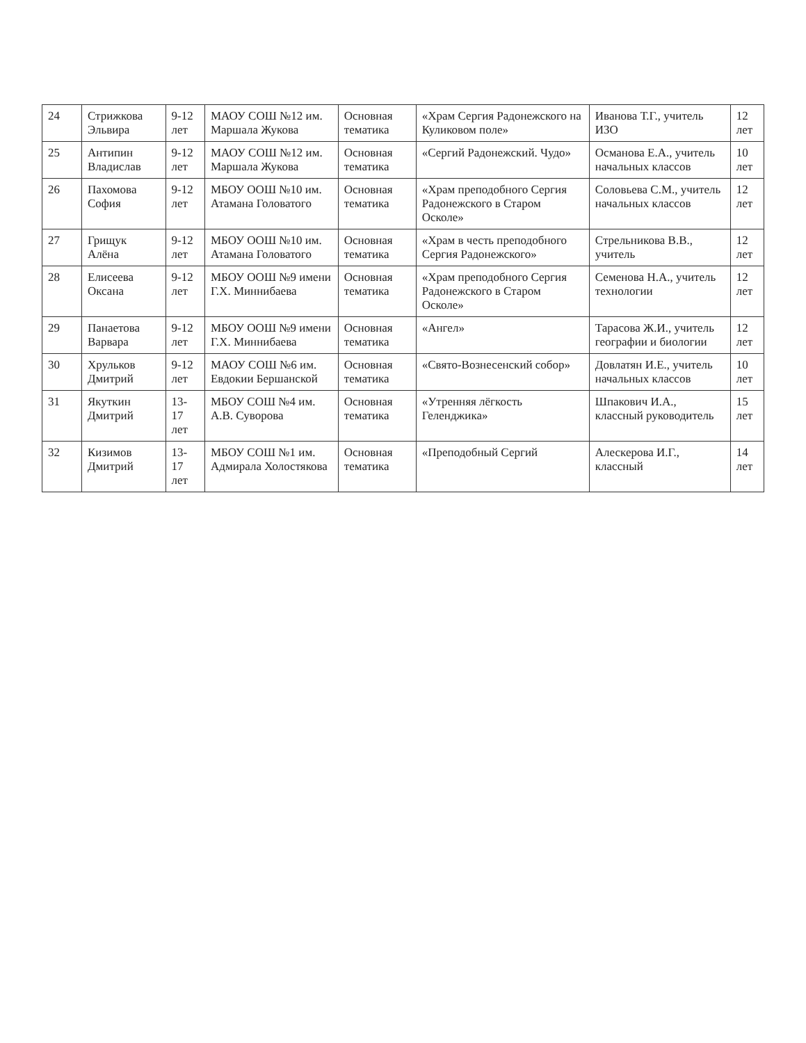| 24 | Стрижкова Эльвира | 9-12 лет | МАОУ СОШ №12 им. Маршала Жукова | Основная тематика | «Храм Сергия Радонежского на Куликовом поле» | Иванова Т.Г., учитель ИЗО | 12 лет |
| 25 | Антипин Владислав | 9-12 лет | МАОУ СОШ №12 им. Маршала Жукова | Основная тематика | «Сергий Радонежский. Чудо» | Османова Е.А., учитель начальных классов | 10 лет |
| 26 | Пахомова София | 9-12 лет | МБОУ ООШ №10 им. Атамана Головатого | Основная тематика | «Храм преподобного Сергия Радонежского в Старом Осколе» | Соловьева С.М., учитель начальных классов | 12 лет |
| 27 | Грищук Алёна | 9-12 лет | МБОУ ООШ №10 им. Атамана Головатого | Основная тематика | «Храм в честь преподобного Сергия Радонежского» | Стрельникова В.В., учитель | 12 лет |
| 28 | Елисеева Оксана | 9-12 лет | МБОУ ООШ №9 имени Г.Х. Миннибаева | Основная тематика | «Храм преподобного Сергия Радонежского в Старом Осколе» | Семенова Н.А., учитель технологии | 12 лет |
| 29 | Панаетова Варвара | 9-12 лет | МБОУ ООШ №9 имени Г.Х. Миннибаева | Основная тематика | «Ангел» | Тарасова Ж.И., учитель географии и биологии | 12 лет |
| 30 | Хрульков Дмитрий | 9-12 лет | МАОУ СОШ №6 им. Евдокии Бершанской | Основная тематика | «Свято-Вознесенский собор» | Довлатян И.Е., учитель начальных классов | 10 лет |
| 31 | Якуткин Дмитрий | 13-17 лет | МБОУ СОШ №4 им. А.В. Суворова | Основная тематика | «Утренняя лёгкость Геленджика» | Шпакович И.А., классный руководитель | 15 лет |
| 32 | Кизимов Дмитрий | 13-17 лет | МБОУ СОШ №1 им. Адмирала Холостякова | Основная тематика | «Преподобный Сергий | Алескерова И.Г., классный | 14 лет |